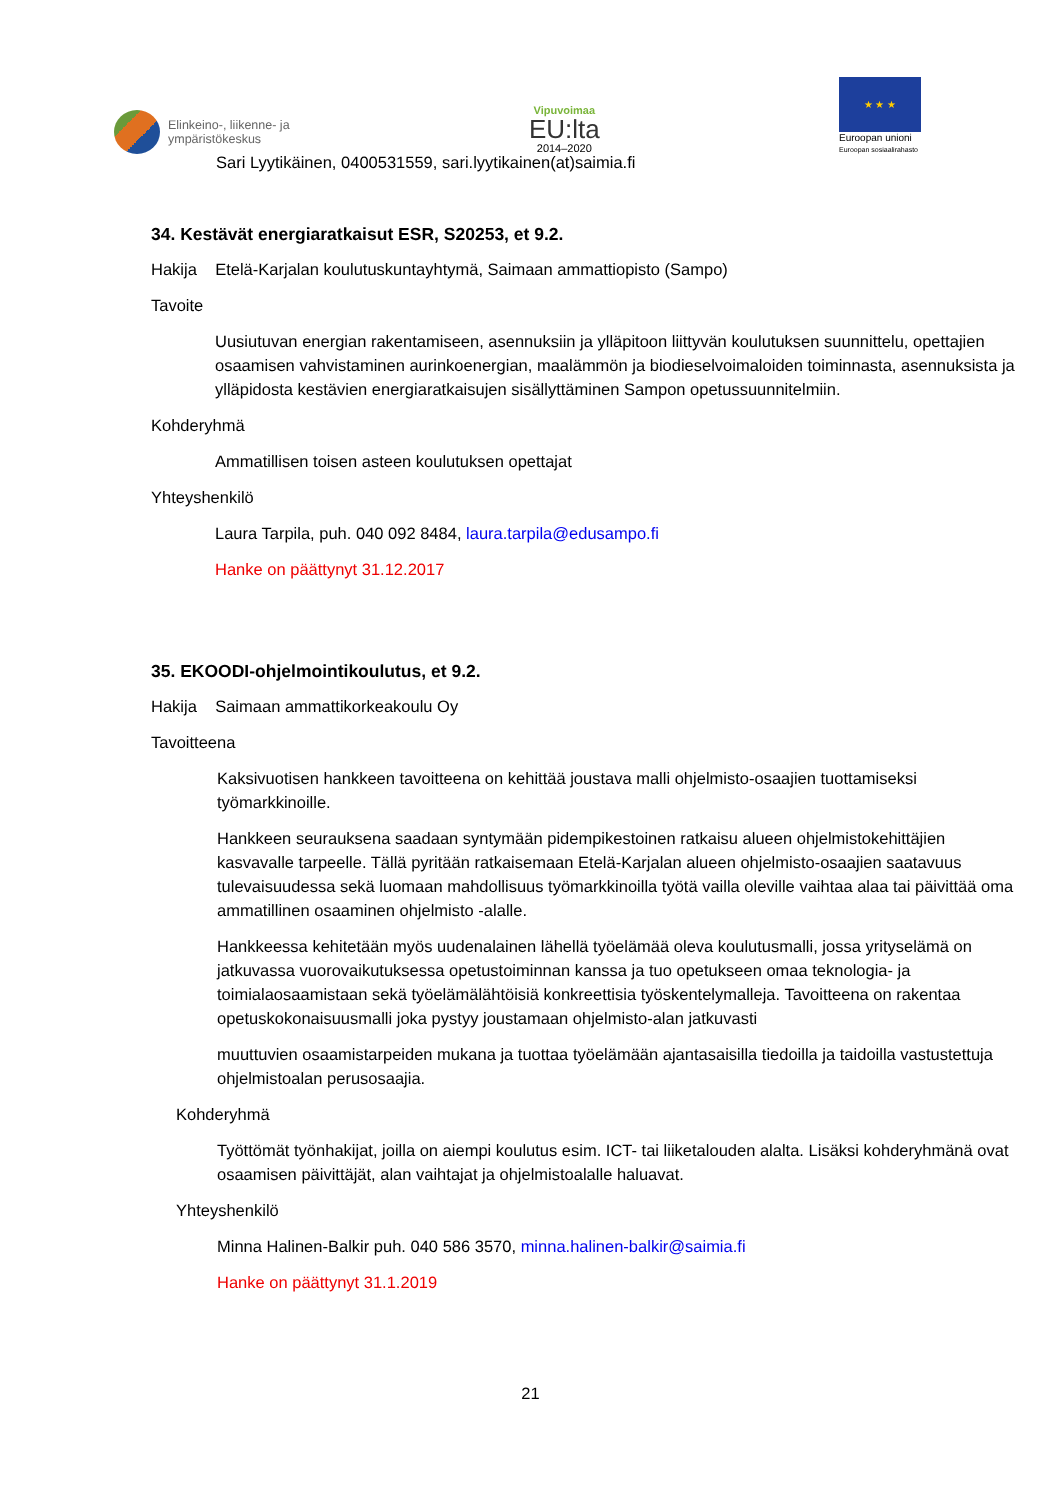Elinkeino-, liikenne- ja
ympäristökeskus
Vipuvoimaa
EU:lta
2014–2020
★ ★ ★
Euroopan unioni
Euroopan sosiaalirahasto
Sari Lyytikäinen, 0400531559, sari.lyytikainen(at)saimia.fi
34. Kestävät energiaratkaisut ESR, S20253, et 9.2.
Hakija Etelä-Karjalan koulutuskuntayhtymä, Saimaan ammattiopisto (Sampo)
Tavoite
Uusiutuvan energian rakentamiseen, asennuksiin ja ylläpitoon liittyvän koulutuksen suunnittelu, opettajien osaamisen vahvistaminen aurinkoenergian, maalämmön ja biodieselvoimaloiden toiminnasta, asennuksista ja ylläpidosta kestävien energiaratkaisujen sisällyttäminen Sampon opetussuunnitelmiin.
Kohderyhmä
Ammatillisen toisen asteen koulutuksen opettajat
Yhteyshenkilö
Laura Tarpila, puh. 040 092 8484, laura.tarpila@edusampo.fi
Hanke on päättynyt 31.12.2017
35. EKOODI-ohjelmointikoulutus, et 9.2.
Hakija Saimaan ammattikorkeakoulu Oy
Tavoitteena
Kaksivuotisen hankkeen tavoitteena on kehittää joustava malli ohjelmisto-osaajien tuottamiseksi työmarkkinoille.
Hankkeen seurauksena saadaan syntymään pidempikestoinen ratkaisu alueen ohjelmistokehittäjien kasvavalle tarpeelle. Tällä pyritään ratkaisemaan Etelä-Karjalan alueen ohjelmisto-osaajien saatavuus tulevaisuudessa sekä luomaan mahdollisuus työmarkkinoilla työtä vailla oleville vaihtaa alaa tai päivittää oma ammatillinen osaaminen ohjelmisto -alalle.
Hankkeessa kehitetään myös uudenalainen lähellä työelämää oleva koulutusmalli, jossa yrityselämä on jatkuvassa vuorovaikutuksessa opetustoiminnan kanssa ja tuo opetukseen omaa teknologia- ja toimialaosaamistaan sekä työelämälähtöisiä konkreettisia työskentelymalleja. Tavoitteena on rakentaa opetuskokonaisuusmalli joka pystyy joustamaan ohjelmisto-alan jatkuvasti
muuttuvien osaamistarpeiden mukana ja tuottaa työelämään ajantasaisilla tiedoilla ja taidoilla vastustettuja ohjelmistoalan perusosaajia.
Kohderyhmä
Työttömät työnhakijat, joilla on aiempi koulutus esim. ICT- tai liiketalouden alalta. Lisäksi kohderyhmänä ovat osaamisen päivittäjät, alan vaihtajat ja ohjelmistoalalle haluavat.
Yhteyshenkilö
Minna Halinen-Balkir puh. 040 586 3570, minna.halinen-balkir@saimia.fi
Hanke on päättynyt 31.1.2019
21